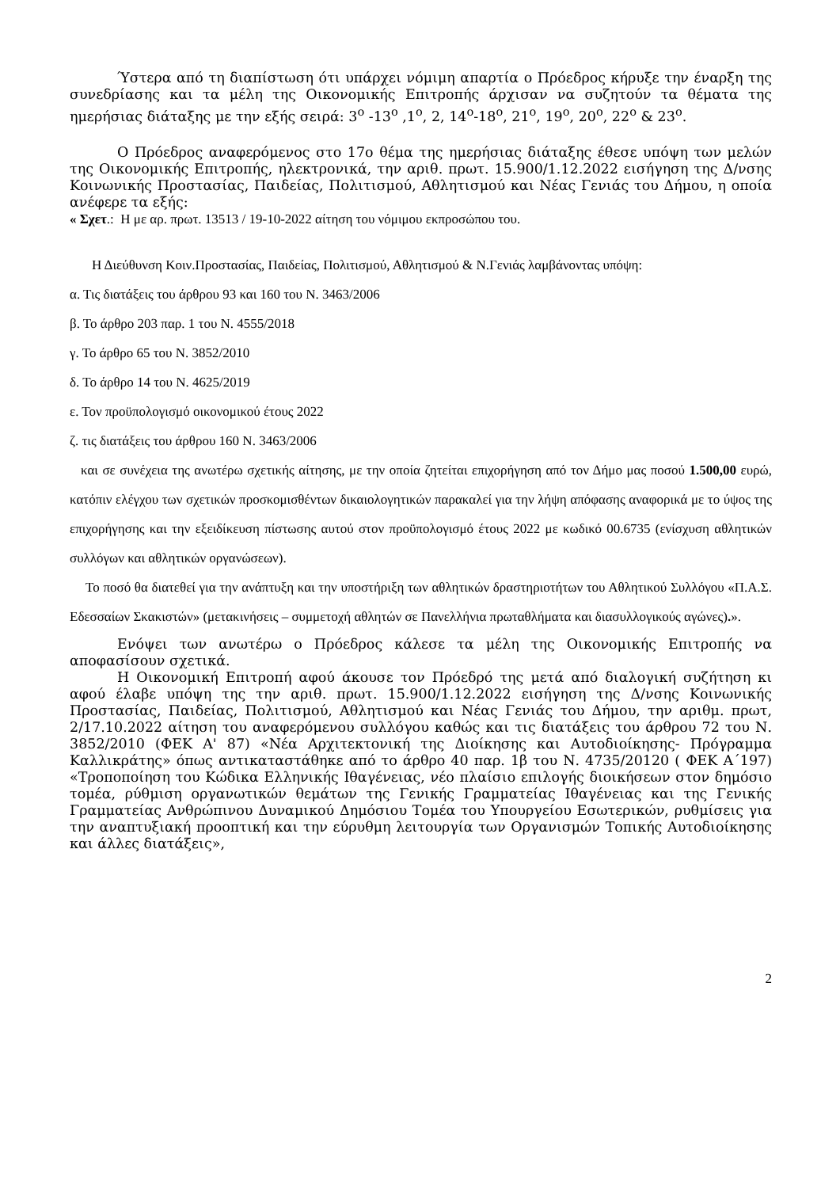Ύστερα από τη διαπίστωση ότι υπάρχει νόμιμη απαρτία ο Πρόεδρος κήρυξε την έναρξη της συνεδρίασης και τα μέλη της Οικονομικής Επιτροπής άρχισαν να συζητούν τα θέματα της ημερήσιας διάταξης με την εξής σειρά: 3<sup>ο</sup> -13<sup>ο</sup> ,1<sup>ο</sup>, 2, 14<sup>ο</sup>-18<sup>ο</sup>, 21<sup>ο</sup>, 19<sup>ο</sup>, 20<sup>ο</sup>, 22<sup>ο</sup> & 23<sup>ο</sup>.
Ο Πρόεδρος αναφερόμενος στο 17ο θέμα της ημερήσιας διάταξης έθεσε υπόψη των μελών της Οικονομικής Επιτροπής, ηλεκτρονικά, την αριθ. πρωτ. 15.900/1.12.2022 εισήγηση της Δ/νσης Κοινωνικής Προστασίας, Παιδείας, Πολιτισμού, Αθλητισμού και Νέας Γενιάς του Δήμου, η οποία ανέφερε τα εξής:
« Σχετ.: Η με αρ. πρωτ. 13513 / 19-10-2022 αίτηση του νόμιμου εκπροσώπου του.
Η Διεύθυνση Κοιν.Προστασίας, Παιδείας, Πολιτισμού, Αθλητισμού & Ν.Γενιάς λαμβάνοντας υπόψη:
α. Τις διατάξεις του άρθρου 93 και 160 του Ν. 3463/2006
β. Το άρθρο 203 παρ. 1 του Ν. 4555/2018
γ. Το άρθρο 65 του Ν. 3852/2010
δ. Το άρθρο 14 του Ν. 4625/2019
ε. Τον προϋπολογισμό οικονομικού έτους 2022
ζ. τις διατάξεις του άρθρου 160 Ν. 3463/2006
και σε συνέχεια της ανωτέρω σχετικής αίτησης, με την οποία ζητείται επιχορήγηση από τον Δήμο μας ποσού 1.500,00 ευρώ, κατόπιν ελέγχου των σχετικών προσκομισθέντων δικαιολογητικών παρακαλεί για την λήψη απόφασης αναφορικά με το ύψος της επιχορήγησης και την εξειδίκευση πίστωσης αυτού στον προϋπολογισμό έτους 2022 με κωδικό 00.6735 (ενίσχυση αθλητικών συλλόγων και αθλητικών οργανώσεων).
Το ποσό θα διατεθεί για την ανάπτυξη και την υποστήριξη των αθλητικών δραστηριοτήτων του Αθλητικού Συλλόγου «Π.Α.Σ. Εδεσσαίων Σκακιστών» (μετακινήσεις – συμμετοχή αθλητών σε Πανελλήνια πρωταθλήματα και διασυλλογικούς αγώνες).».
Ενόψει των ανωτέρω ο Πρόεδρος κάλεσε τα μέλη της Οικονομικής Επιτροπής να αποφασίσουν σχετικά.
Η Οικονομική Επιτροπή αφού άκουσε τον Πρόεδρό της μετά από διαλογική συζήτηση κι αφού έλαβε υπόψη της την αριθ. πρωτ. 15.900/1.12.2022 εισήγηση της Δ/νσης Κοινωνικής Προστασίας, Παιδείας, Πολιτισμού, Αθλητισμού και Νέας Γενιάς του Δήμου, την αριθμ. πρωτ, 2/17.10.2022 αίτηση του αναφερόμενου συλλόγου καθώς και τις διατάξεις του άρθρου 72 του Ν. 3852/2010 (ΦΕΚ Α' 87) «Νέα Αρχιτεκτονική της Διοίκησης και Αυτοδιοίκησης- Πρόγραμμα Καλλικράτης» όπως αντικαταστάθηκε από το άρθρο 40 παρ. 1β του Ν. 4735/20120 ( ΦΕΚ Α΄197) «Τροποποίηση του Κώδικα Ελληνικής Ιθαγένειας, νέο πλαίσιο επιλογής διοικήσεων στον δημόσιο τομέα, ρύθμιση οργανωτικών θεμάτων της Γενικής Γραμματείας Ιθαγένειας και της Γενικής Γραμματείας Ανθρώπινου Δυναμικού Δημόσιου Τομέα του Υπουργείου Εσωτερικών, ρυθμίσεις για την αναπτυξιακή προοπτική και την εύρυθμη λειτουργία των Οργανισμών Τοπικής Αυτοδιοίκησης και άλλες διατάξεις»,
2